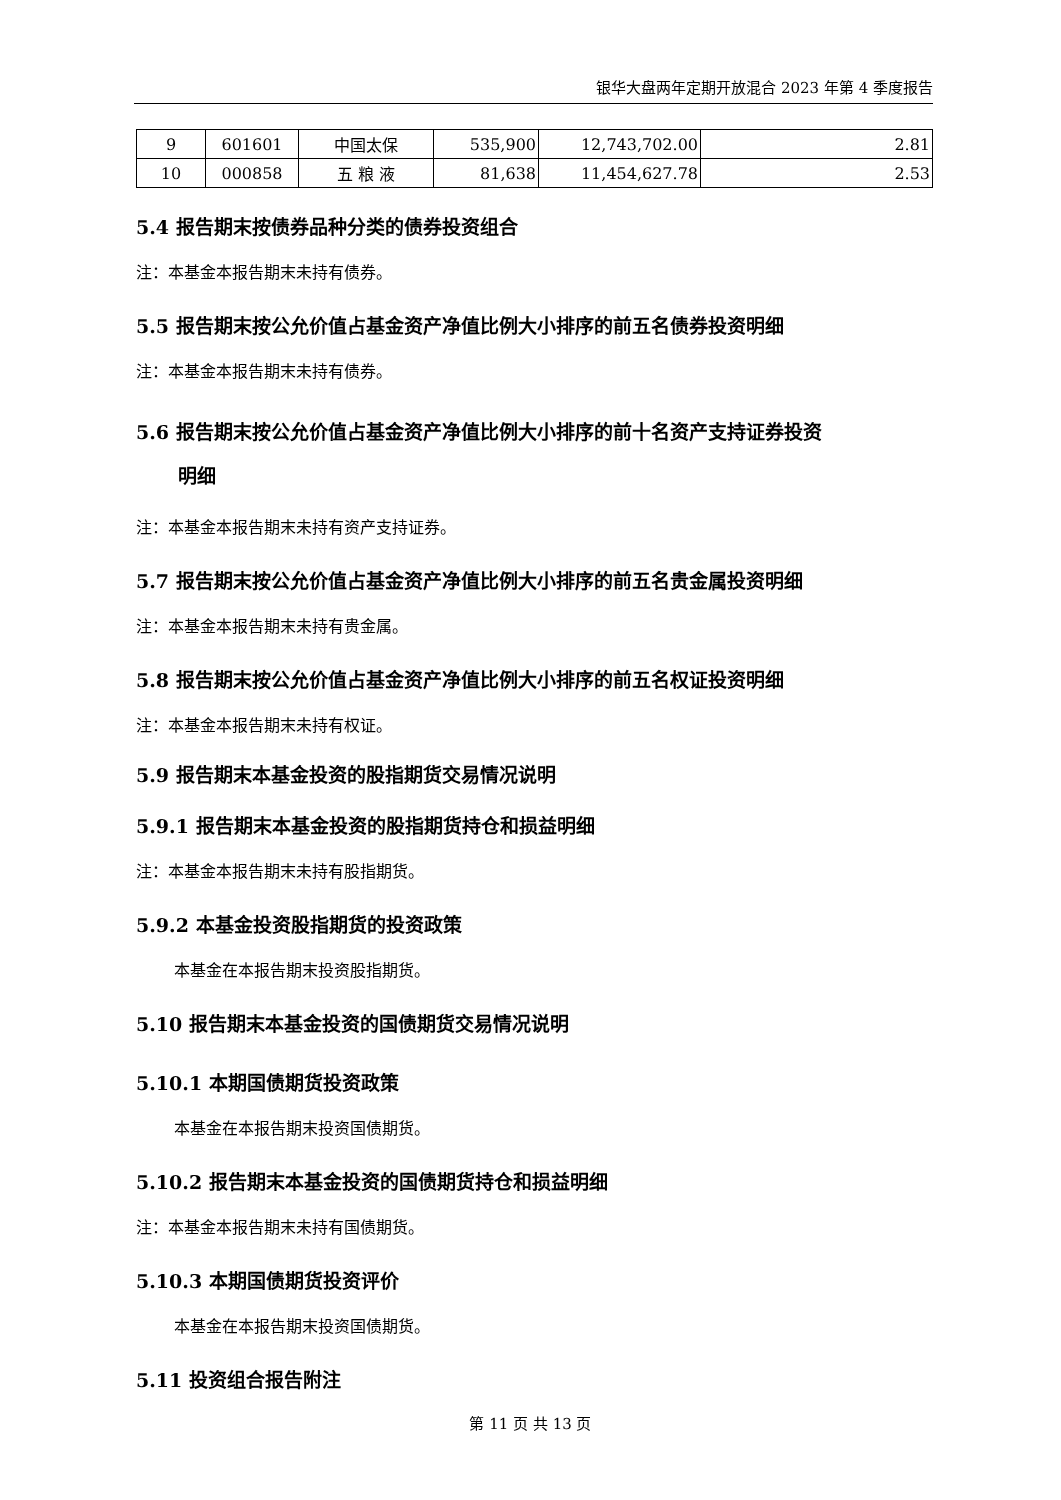银华大盘两年定期开放混合 2023 年第 4 季度报告
| 9 | 601601 | 中国太保 | 535,900 | 12,743,702.00 | 2.81 |
| 10 | 000858 | 五 粮 液 | 81,638 | 11,454,627.78 | 2.53 |
5.4 报告期末按债券品种分类的债券投资组合
注：本基金本报告期末未持有债券。
5.5 报告期末按公允价值占基金资产净值比例大小排序的前五名债券投资明细
注：本基金本报告期末未持有债券。
5.6 报告期末按公允价值占基金资产净值比例大小排序的前十名资产支持证券投资
明细
注：本基金本报告期末未持有资产支持证券。
5.7 报告期末按公允价值占基金资产净值比例大小排序的前五名贵金属投资明细
注：本基金本报告期末未持有贵金属。
5.8 报告期末按公允价值占基金资产净值比例大小排序的前五名权证投资明细
注：本基金本报告期末未持有权证。
5.9 报告期末本基金投资的股指期货交易情况说明
5.9.1 报告期末本基金投资的股指期货持仓和损益明细
注：本基金本报告期末未持有股指期货。
5.9.2 本基金投资股指期货的投资政策
本基金在本报告期末投资股指期货。
5.10 报告期末本基金投资的国债期货交易情况说明
5.10.1 本期国债期货投资政策
本基金在本报告期末投资国债期货。
5.10.2 报告期末本基金投资的国债期货持仓和损益明细
注：本基金本报告期末未持有国债期货。
5.10.3 本期国债期货投资评价
本基金在本报告期末投资国债期货。
5.11 投资组合报告附注
第 11 页 共 13 页